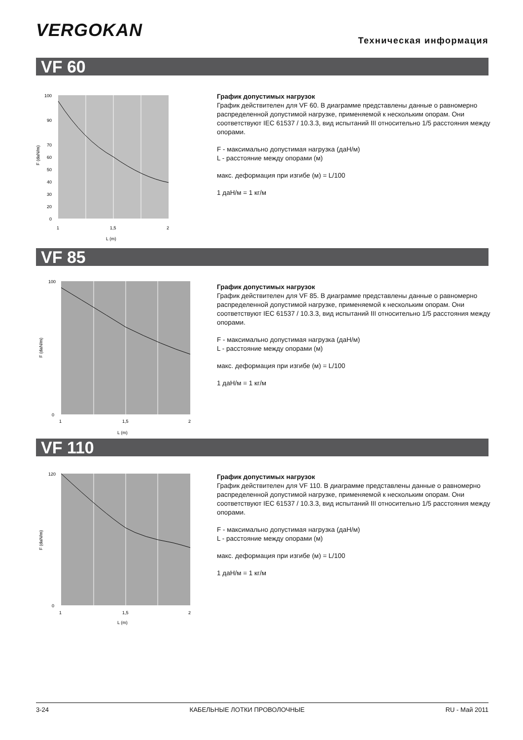VERGOKAN Техническая информация
VF 60
100
90
70
60
50
40
30
20
0
1
1,5
2
L (m)
F (daN/m)
График допустимых нагрузок
График действителен для VF 60. В диаграмме представлены данные о равномерно распределенной допустимой нагрузке, применяемой к нескольким опорам. Они соответствуют IEC 61537 / 10.3.3, вид испытаний III относительно 1/5 расстояния между опорами.
F - максимально допустимая нагрузка (даН/м)
L - расстояние между опорами (м)
макс. деформация при изгибе (м) = L/100
1 даН/м = 1 кг/м
VF 85
100
0
1
1,5
2
L (m)
F (daN/m)
График допустимых нагрузок
График действителен для VF 85. В диаграмме представлены данные о равномерно распределенной допустимой нагрузке, применяемой к нескольким опорам. Они соответствуют IEC 61537 / 10.3.3, вид испытаний III относительно 1/5 расстояния между опорами.
F - максимально допустимая нагрузка (даН/м)
L - расстояние между опорами (м)
макс. деформация при изгибе (м) = L/100
1 даН/м = 1 кг/м
VF 110
120
0
1
1,5
2
L (m)
F (daN/m)
График допустимых нагрузок
График действителен для VF 110. В диаграмме представлены данные о равномерно распределенной допустимой нагрузке, применяемой к нескольким опорам. Они соответствуют IEC 61537 / 10.3.3, вид испытаний III относительно 1/5 расстояния между опорами.
F - максимально допустимая нагрузка (даН/м)
L - расстояние между опорами (м)
макс. деформация при изгибе (м) = L/100
1 даН/м = 1 кг/м
3-24 КАБЕЛЬНЫЕ ЛОТКИ ПРОВОЛОЧНЫЕ RU - Май 2011